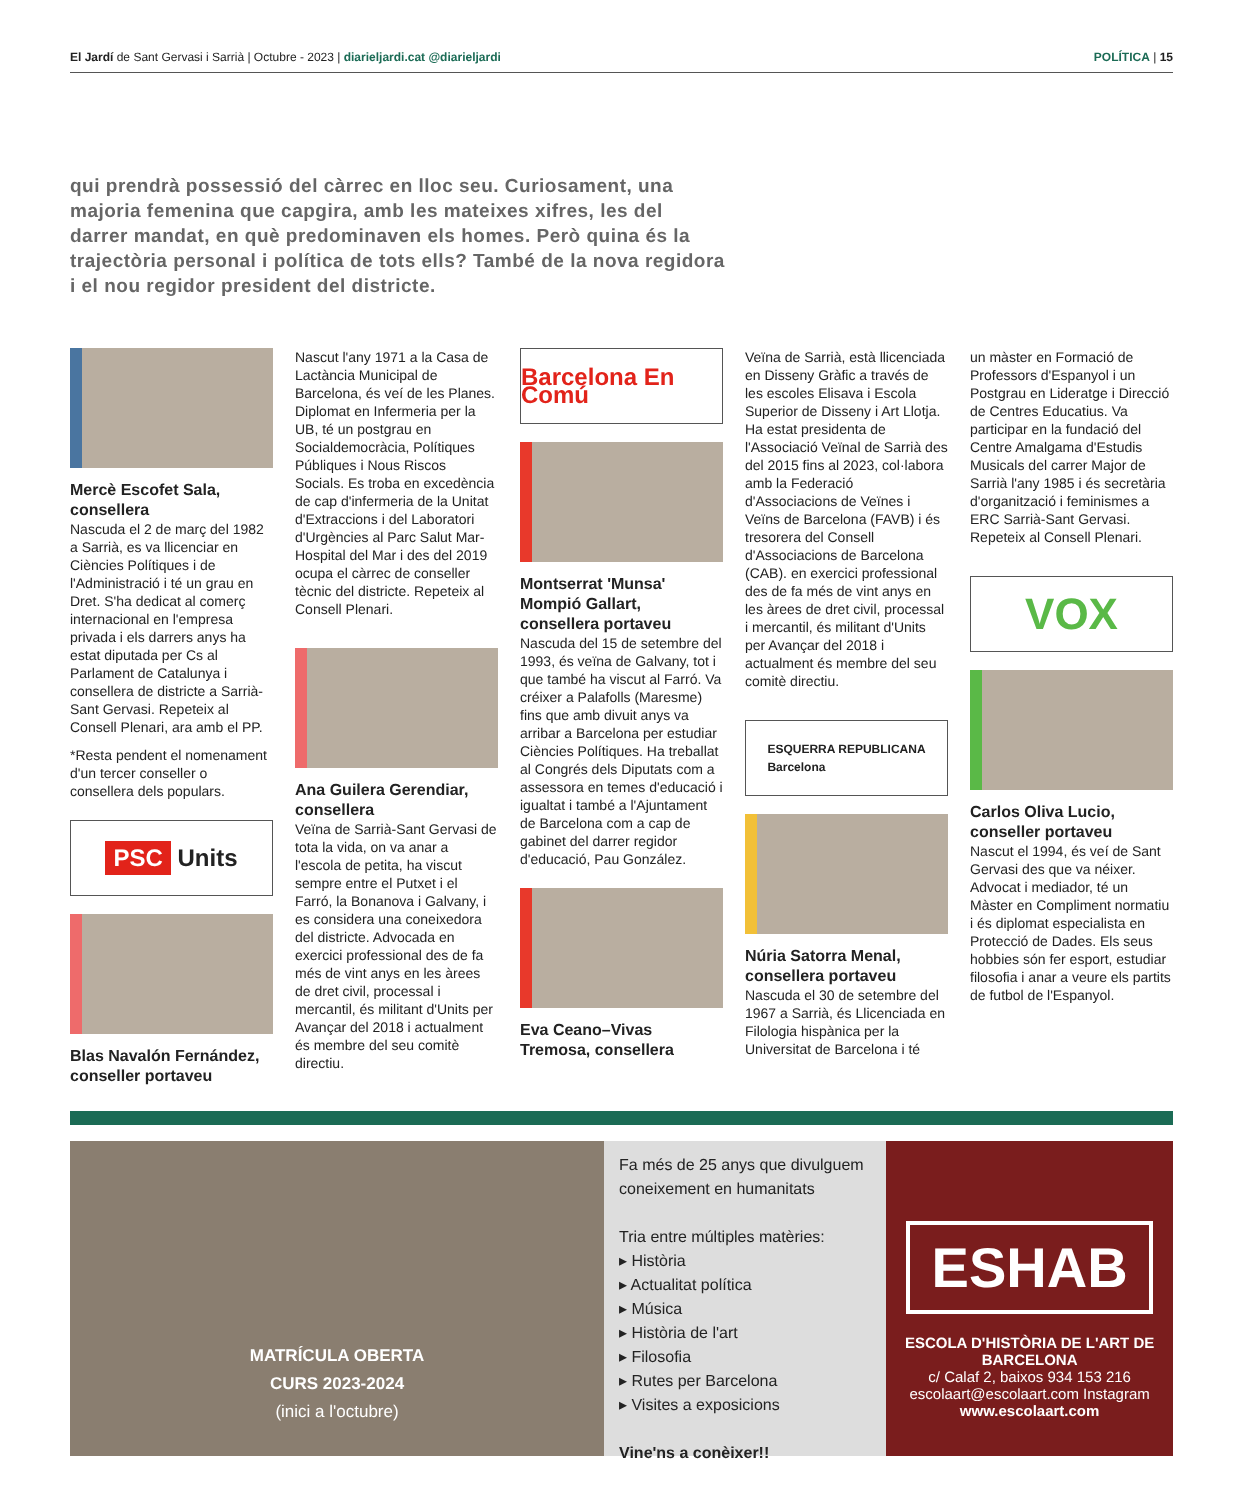El Jardí de Sant Gervasi i Sarrià | Octubre - 2023 | diarieljardi.cat @diarieljardi
POLÍTICA | 15
qui prendrà possessió del càrrec en lloc seu. Curiosament, una majoria femenina que capgira, amb les mateixes xifres, les del darrer mandat, en què predominaven els homes. Però quina és la trajectòria personal i política de tots ells? També de la nova regidora i el nou regidor president del districte.
Mercè Escofet Sala, consellera
Nascuda el 2 de març del 1982 a Sarrià, es va llicenciar en Ciències Polítiques i de l'Administració i té un grau en Dret. S'ha dedicat al comerç internacional en l'empresa privada i els darrers anys ha estat diputada per Cs al Parlament de Catalunya i consellera de districte a Sarrià-Sant Gervasi. Repeteix al Consell Plenari, ara amb el PP.
*Resta pendent el nomenament d'un tercer conseller o consellera dels populars.
PSC Units
Blas Navalón Fernández, conseller portaveu
Nascut l'any 1971 a la Casa de Lactància Municipal de Barcelona, és veí de les Planes. Diplomat en Infermeria per la UB, té un postgrau en Socialdemocràcia, Polítiques Públiques i Nous Riscos Socials. Es troba en excedència de cap d'infermeria de la Unitat d'Extraccions i del Laboratori d'Urgències al Parc Salut Mar-Hospital del Mar i des del 2019 ocupa el càrrec de conseller tècnic del districte. Repeteix al Consell Plenari.
Ana Guilera Gerendiar, consellera
Veïna de Sarrià-Sant Gervasi de tota la vida, on va anar a l'escola de petita, ha viscut sempre entre el Putxet i el Farró, la Bonanova i Galvany, i es considera una coneixedora del districte. Advocada en exercici professional des de fa més de vint anys en les àrees de dret civil, processal i mercantil, és militant d'Units per Avançar del 2018 i actualment és membre del seu comitè directiu.
Barcelona En Comú
Montserrat 'Munsa' Mompió Gallart, consellera portaveu
Nascuda del 15 de setembre del 1993, és veïna de Galvany, tot i que també ha viscut al Farró. Va créixer a Palafolls (Maresme) fins que amb divuit anys va arribar a Barcelona per estudiar Ciències Polítiques. Ha treballat al Congrés dels Diputats com a assessora en temes d'educació i igualtat i també a l'Ajuntament de Barcelona com a cap de gabinet del darrer regidor d'educació, Pau González.
Eva Ceano–Vivas Tremosa, consellera
Veïna de Sarrià, està llicenciada en Disseny Gràfic a través de les escoles Elisava i Escola Superior de Disseny i Art Llotja. Ha estat presidenta de l'Associació Veïnal de Sarrià des del 2015 fins al 2023, col·labora amb la Federació d'Associacions de Veïnes i Veïns de Barcelona (FAVB) i és tresorera del Consell d'Associacions de Barcelona (CAB). en exercici professional des de fa més de vint anys en les àrees de dret civil, processal i mercantil, és militant d'Units per Avançar del 2018 i actualment és membre del seu comitè directiu.
ESQUERRA REPUBLICANA
Barcelona
Núria Satorra Menal, consellera portaveu
Nascuda el 30 de setembre del 1967 a Sarrià, és Llicenciada en Filologia hispànica per la Universitat de Barcelona i té
un màster en Formació de Professors d'Espanyol i un Postgrau en Lideratge i Direcció de Centres Educatius. Va participar en la fundació del Centre Amalgama d'Estudis Musicals del carrer Major de Sarrià l'any 1985 i és secretària d'organització i feminismes a ERC Sarrià-Sant Gervasi. Repeteix al Consell Plenari.
VOX
Carlos Oliva Lucio, conseller portaveu
Nascut el 1994, és veí de Sant Gervasi des que va néixer. Advocat i mediador, té un Màster en Compliment normatiu i és diplomat especialista en Protecció de Dades. Els seus hobbies són fer esport, estudiar filosofia i anar a veure els partits de futbol de l'Espanyol.
MATRÍCULA OBERTA
CURS 2023-2024
(inici a l'octubre)
Fa més de 25 anys que divulguem coneixement en humanitats
Tria entre múltiples matèries:
▸ Història
▸ Actualitat política
▸ Música
▸ Història de l'art
▸ Filosofia
▸ Rutes per Barcelona
▸ Visites a exposicions
Vine'ns a conèixer!!
ESHAB
ESCOLA D'HISTÒRIA DE L'ART DE BARCELONA
c/ Calaf 2, baixos 934 153 216
escolaart@escolaart.com Instagram
www.escolaart.com